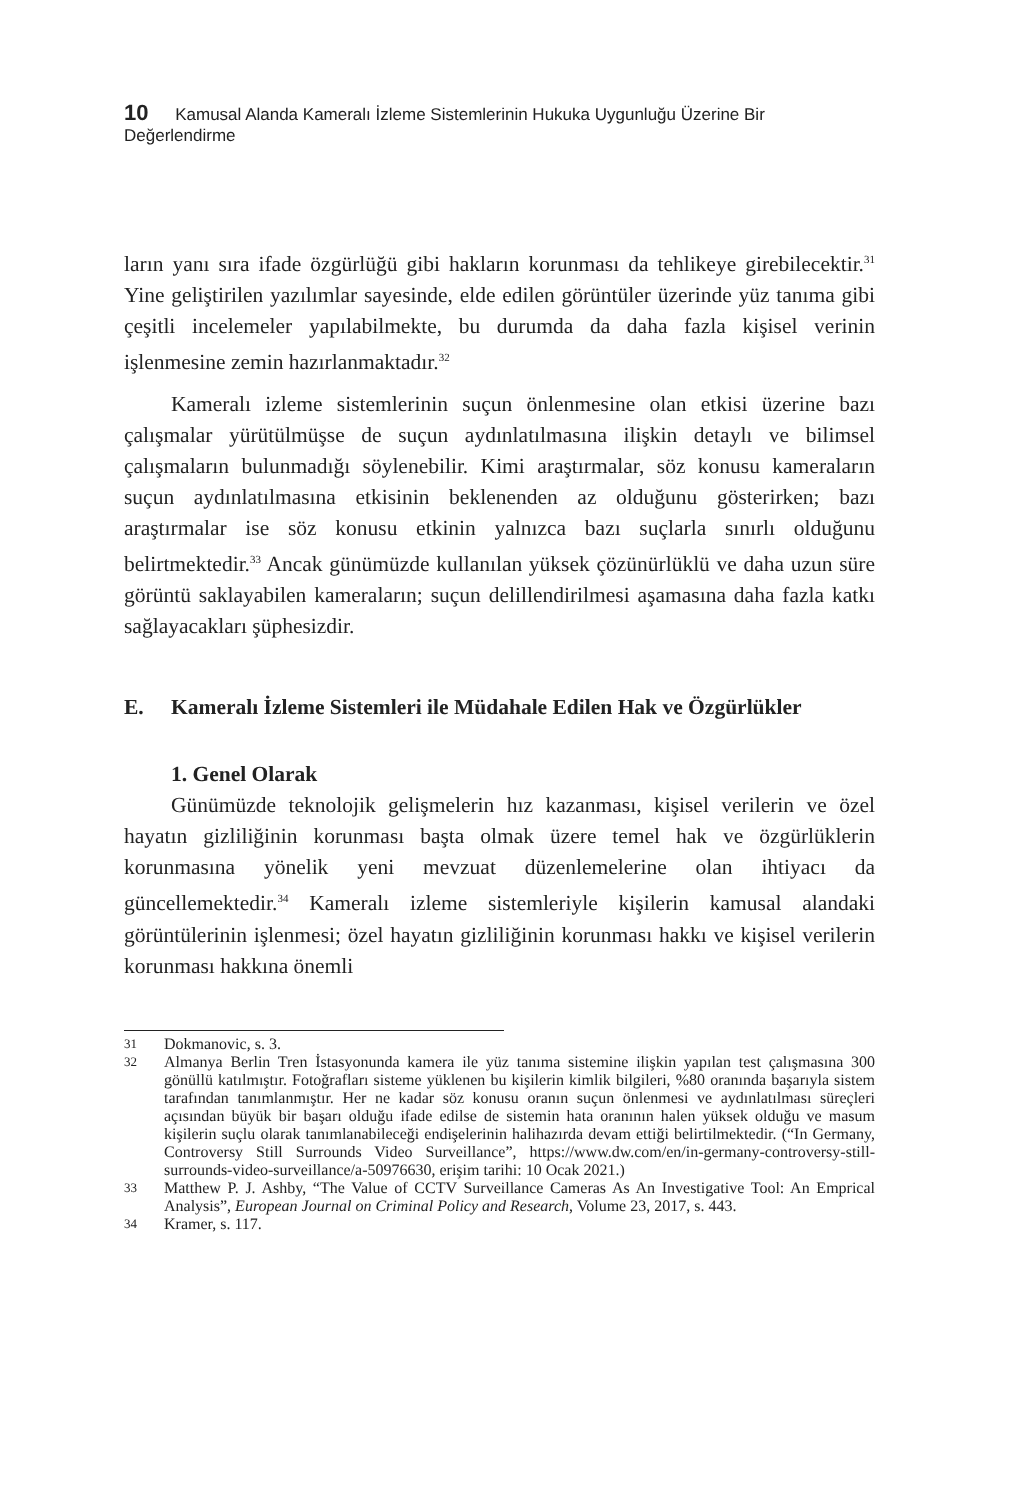10 Kamusal Alanda Kameralı İzleme Sistemlerinin Hukuka Uygunluğu Üzerine Bir Değerlendirme
ların yanı sıra ifade özgürlüğü gibi hakların korunması da tehlikeye girebilecektir.<sup>31</sup> Yine geliştirilen yazılımlar sayesinde, elde edilen görüntüler üzerinde yüz tanıma gibi çeşitli incelemeler yapılabilmekte, bu durumda da daha fazla kişisel verinin işlenmesine zemin hazırlanmaktadır.<sup>32</sup>
Kameralı izleme sistemlerinin suçun önlenmesine olan etkisi üzerine bazı çalışmalar yürütülmüşse de suçun aydınlatılmasına ilişkin detaylı ve bilimsel çalışmaların bulunmadığı söylenebilir. Kimi araştırmalar, söz konusu kameraların suçun aydınlatılmasına etkisinin beklenenden az olduğunu gösterirken; bazı araştırmalar ise söz konusu etkinin yalnızca bazı suçlarla sınırlı olduğunu belirtmektedir.<sup>33</sup> Ancak günümüzde kullanılan yüksek çözünürlüklü ve daha uzun süre görüntü saklayabilen kameraların; suçun delillendirilmesi aşamasına daha fazla katkı sağlayacakları şüphesizdir.
E. Kameralı İzleme Sistemleri ile Müdahale Edilen Hak ve Özgürlükler
1. Genel Olarak
Günümüzde teknolojik gelişmelerin hız kazanması, kişisel verilerin ve özel hayatın gizliliğinin korunması başta olmak üzere temel hak ve özgürlüklerin korunmasına yönelik yeni mevzuat düzenlemelerine olan ihtiyacı da güncellemektedir.<sup>34</sup> Kameralı izleme sistemleriyle kişilerin kamusal alandaki görüntülerinin işlenmesi; özel hayatın gizliliğinin korunması hakkı ve kişisel verilerin korunması hakkına önemli
31 Dokmanovic, s. 3.
32 Almanya Berlin Tren İstasyonunda kamera ile yüz tanıma sistemine ilişkin yapılan test çalışmasına 300 gönüllü katılmıştır. Fotoğrafları sisteme yüklenen bu kişilerin kimlik bilgileri, %80 oranında başarıyla sistem tarafından tanımlanmıştır. Her ne kadar söz konusu oranın suçun önlenmesi ve aydınlatılması süreçleri açısından büyük bir başarı olduğu ifade edilse de sistemin hata oranının halen yüksek olduğu ve masum kişilerin suçlu olarak tanımlanabileceği endişelerinin halihazırda devam ettiği belirtilmektedir. (“In Germany, Controversy Still Surrounds Video Surveillance”, https://www.dw.com/en/in-germany-controversy-still-surrounds-video-surveillance/a-50976630, erişim tarihi: 10 Ocak 2021.)
33 Matthew P. J. Ashby, “The Value of CCTV Surveillance Cameras As An Investigative Tool: An Emprical Analysis”, European Journal on Criminal Policy and Research, Volume 23, 2017, s. 443.
34 Kramer, s. 117.